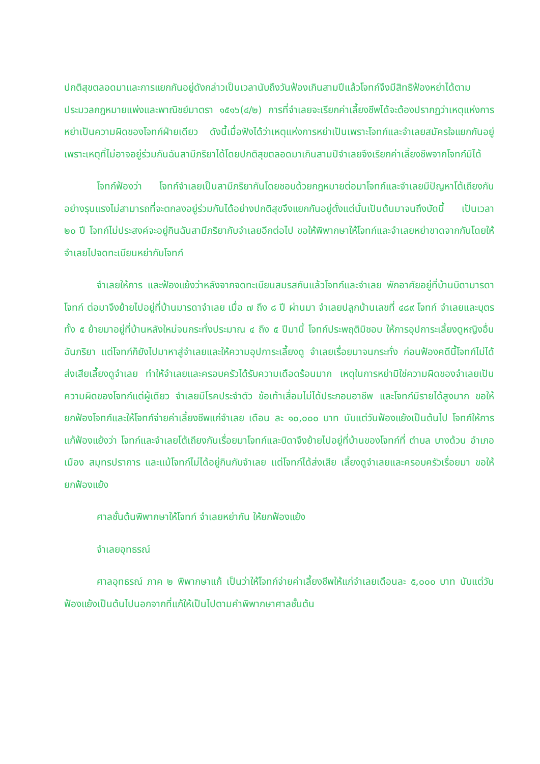ปกติสุขตลอดมาและการแยกกันอยู่ดังกล่าวเป็นเวลานับถึงวันฟ้องเกินสามปีแล้วโจทก์จึงมีสิทธิฟ้องหย่าได้ตามประมวลกฎหมายแพ่งและพาณิชย์มาตรา ๑๕๑๖(๔/๒) การที่จำเลยจะเรียกค่าเลี้ยงชีพได้จะต้องปรากฏว่าเหตุแห่งการหย่าเป็นความผิดของโจทก์ฝ่ายเดียว ดังนี้เมื่อฟังได้ว่าเหตุแห่งการหย่าเป็นเพราะโจทก์และจำเลยสมัครใจแยกกันอยู่เพราะเหตุที่ไม่อาจอยู่ร่วมกันฉันสามีภริยาได้โดยปกติสุขตลอดมาเกินสามปีจำเลยจึงเรียกค่าเลี้ยงชีพจากโจทก์มิได้
โจทก์ฟ้องว่า โจทก์จำเลยเป็นสามีภริยากันโดยชอบด้วยกฎหมายต่อมาโจทก์และจำเลยมีปัญหาโต้เถียงกันอย่างรุนแรงไม่สามารถที่จะตกลงอยู่ร่วมกันได้อย่างปกติสุขจึงแยกกันอยู่ตั้งแต่นั้นเป็นต้นมาจนถึงบัดนี้ เป็นเวลา ๒๐ ปี โจทก์ไม่ประสงค์จะอยู่กินฉันสามีภริยากับจำเลยอีกต่อไป ขอให้พิพากษาให้โจทก์และจำเลยหย่าขาดจากกันโดยให้จำเลยไปจดทะเบียนหย่ากับโจทก์
จำเลยให้การ และฟ้องแย้งว่าหลังจากจดทะเบียนสมรสกันแล้วโจทก์และจำเลย พักอาศัยอยู่ที่บ้านบิดามารดาโจทก์ ต่อมาจึงย้ายไปอยู่ที่บ้านมารดาจำเลย เมื่อ ๗ ถึง ๘ ปี ผ่านมา จำเลยปลูกบ้านเลขที่ ๔๘๙ โจทก์ จำเลยและบุตรทั้ง ๕ ย้ายมาอยู่ที่บ้านหลังใหม่จนกระทั่งประมาณ ๔ ถึง ๕ ปีมานี้ โจทก์ประพฤติมิชอบ ให้การอุปการะเลี้ยงดูหญิงอื่นฉันภริยา แต่โจทก์ก็ยังไปมาหาสู่จำเลยและให้ความอุปการะเลี้ยงดู จำเลยเรื่อยมาจนกระทั่ง ก่อนฟ้องคดีนี้โจทก์ไม่ได้ส่งเสียเลี้ยงดูจำเลย ทำให้จำเลยและครอบครัวได้รับความเดือดร้อนมาก เหตุในการหย่ามิใช่ความผิดของจำเลยเป็นความผิดของโจทก์แต่ผู้เดียว จำเลยมีโรคประจำตัว ข้อเท้าเสื่อมไม่ได้ประกอบอาชีพ และโจทก์มีรายได้สูงมาก ขอให้ยกฟ้องโจทก์และให้โจทก์จ่ายค่าเลี้ยงชีพแก่จำเลย เดือน ละ ๑๐,๐๐๐ บาท นับแต่วันฟ้องแย้งเป็นต้นไป โจทก์ให้การแก้ฟ้องแย้งว่า โจทก์และจำเลยโต้เถียงกันเรื่อยมาโจทก์และบิดาจึงย้ายไปอยู่ที่บ้านของโจทก์ที่ ตำบล บางด้วน อำเภอ เมือง สมุทรปราการ และแม้โจทก์ไม่ได้อยู่กินกับจำเลย แต่โจทก์ได้ส่งเสีย เลี้ยงดูจำเลยและครอบครัวเรื่อยมา ขอให้ยกฟ้องแย้ง
ศาลชั้นต้นพิพากษาให้โจทก์ จำเลยหย่ากัน ให้ยกฟ้องแย้ง
จำเลยอุทธรณ์
ศาลอุทธรณ์ ภาค ๒ พิพากษาแก้ เป็นว่าให้โจทก์จ่ายค่าเลี้ยงชีพให้แก่จำเลยเดือนละ ๕,๐๐๐ บาท นับแต่วันฟ้องแย้งเป็นต้นไปนอกจากที่แก้ให้เป็นไปตามคำพิพากษาศาลชั้นต้น